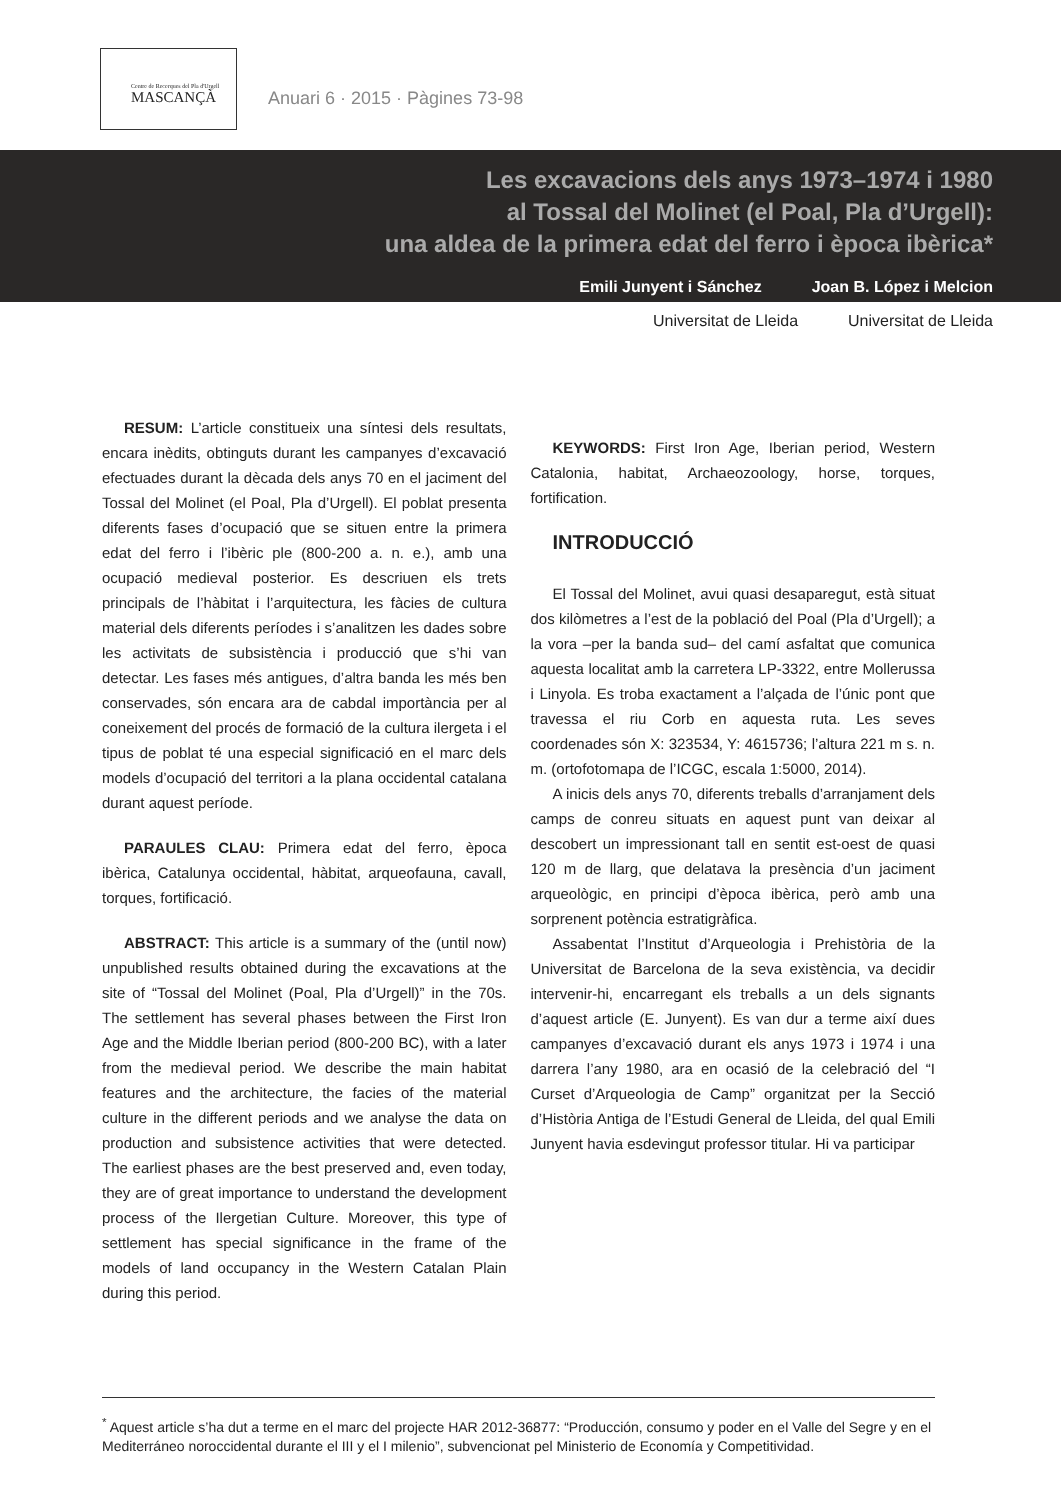Centre de Recerques del Pla d'Urgell
MASCANÇÀ
Anuari 6 · 2015 · Pàgines 73-98
Les excavacions dels anys 1973–1974 i 1980
al Tossal del Molinet (el Poal, Pla d’Urgell):
una aldea de la primera edat del ferro i època ibèrica*
Emili Junyent i Sánchez Joan B. López i Melcion
Universitat de Lleida Universitat de Lleida
RESUM: L’article constitueix una síntesi dels resultats, encara inèdits, obtinguts durant les campanyes d’excavació efectuades durant la dècada dels anys 70 en el jaciment del Tossal del Molinet (el Poal, Pla d’Urgell). El poblat presenta diferents fases d’ocupació que se situen entre la primera edat del ferro i l’ibèric ple (800-200 a. n. e.), amb una ocupació medieval posterior. Es descriuen els trets principals de l’hàbitat i l’arquitectura, les fàcies de cultura material dels diferents períodes i s’analitzen les dades sobre les activitats de subsistència i producció que s’hi van detectar. Les fases més antigues, d’altra banda les més ben conservades, són encara ara de cabdal importància per al coneixement del procés de formació de la cultura ilergeta i el tipus de poblat té una especial significació en el marc dels models d’ocupació del territori a la plana occidental catalana durant aquest període.
PARAULES CLAU: Primera edat del ferro, època ibèrica, Catalunya occidental, hàbitat, arqueofauna, cavall, torques, fortificació.
ABSTRACT: This article is a summary of the (until now) unpublished results obtained during the excavations at the site of “Tossal del Molinet (Poal, Pla d’Urgell)” in the 70s. The settlement has several phases between the First Iron Age and the Middle Iberian period (800-200 BC), with a later from the medieval period. We describe the main habitat features and the architecture, the facies of the material culture in the different periods and we analyse the data on production and subsistence activities that were detected. The earliest phases are the best preserved and, even today, they are of great importance to understand the development process of the Ilergetian Culture. Moreover, this type of settlement has special significance in the frame of the models of land occupancy in the Western Catalan Plain during this period.
KEYWORDS: First Iron Age, Iberian period, Western Catalonia, habitat, Archaeozoology, horse, torques, fortification.
INTRODUCCIÓ
El Tossal del Molinet, avui quasi desaparegut, està situat dos kilòmetres a l’est de la població del Poal (Pla d’Urgell); a la vora –per la banda sud– del camí asfaltat que comunica aquesta localitat amb la carretera LP-3322, entre Mollerussa i Linyola. Es troba exactament a l’alçada de l’únic pont que travessa el riu Corb en aquesta ruta. Les seves coordenades són X: 323534, Y: 4615736; l’altura 221 m s. n. m. (ortofotomapa de l’ICGC, escala 1:5000, 2014).
A inicis dels anys 70, diferents treballs d’arranjament dels camps de conreu situats en aquest punt van deixar al descobert un impressionant tall en sentit est-oest de quasi 120 m de llarg, que delatava la presència d’un jaciment arqueològic, en principi d’època ibèrica, però amb una sorprenent potència estratigràfica.
Assabentat l’Institut d’Arqueologia i Prehistòria de la Universitat de Barcelona de la seva existència, va decidir intervenir-hi, encarregant els treballs a un dels signants d’aquest article (E. Junyent). Es van dur a terme així dues campanyes d’excavació durant els anys 1973 i 1974 i una darrera l’any 1980, ara en ocasió de la celebració del “I Curset d’Arqueologia de Camp” organitzat per la Secció d’Història Antiga de l’Estudi General de Lleida, del qual Emili Junyent havia esdevingut professor titular. Hi va participar
<sup>*</sup> Aquest article s’ha dut a terme en el marc del projecte HAR 2012-36877: “Producción, consumo y poder en el Valle del Segre y en el Mediterráneo noroccidental durante el III y el I milenio”, subvencionat pel Ministerio de Economía y Competitividad.